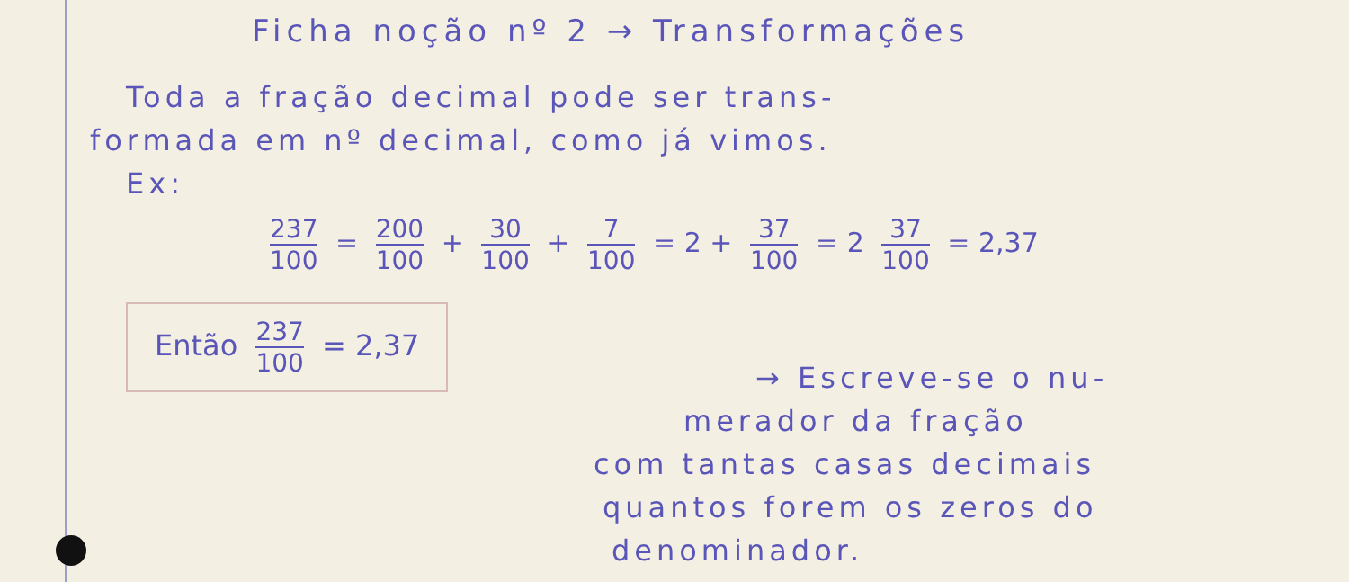Ficha noção nº 2 → Transformações
Toda a fração decimal pode ser trans-
formada em nº decimal, como já vimos.
Ex:
237 100 = 200 100 + 30 100 + 7 100 = 2 + 37 100 = 2 37 100 = 2,37
Então 237 100 = 2,37
→ Escreve-se o nu-
merador da fração
com tantas casas decimais
quantos forem os zeros do
denominador.